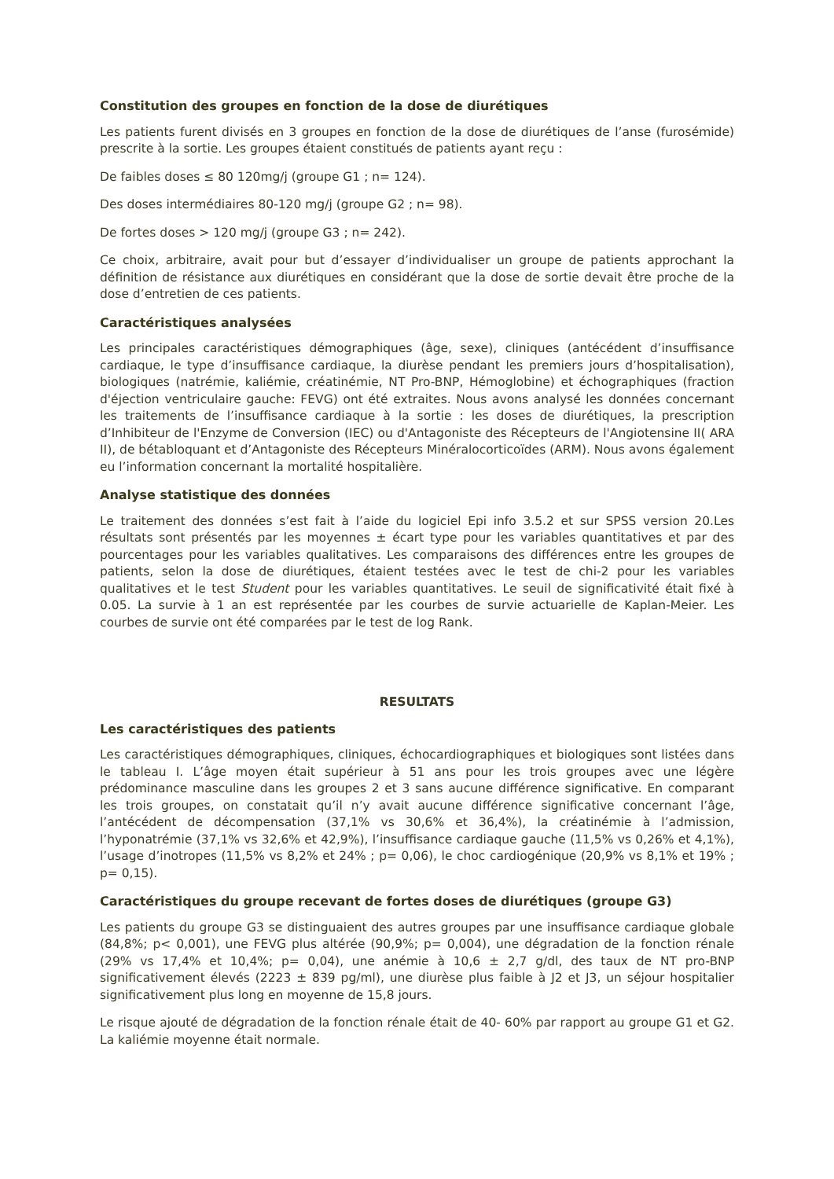Constitution des groupes en fonction de la dose de diurétiques
Les patients furent divisés en 3 groupes en fonction de la dose de diurétiques de l’anse (furosémide) prescrite à la sortie. Les groupes étaient constitués de patients ayant reçu :
De faibles doses ≤ 80 120mg/j (groupe G1 ; n= 124).
Des doses intermédiaires 80-120 mg/j (groupe G2 ; n= 98).
De fortes doses > 120 mg/j (groupe G3 ; n= 242).
Ce choix, arbitraire, avait pour but d’essayer d’individualiser un groupe de patients approchant la définition de résistance aux diurétiques en considérant que la dose de sortie devait être proche de la dose d’entretien de ces patients.
Caractéristiques analysées
Les principales caractéristiques démographiques (âge, sexe), cliniques (antécédent d’insuffisance cardiaque, le type d’insuffisance cardiaque, la diurèse pendant les premiers jours d’hospitalisation), biologiques (natrémie, kaliémie, créatinémie, NT Pro-BNP, Hémoglobine) et échographiques (fraction d'éjection ventriculaire gauche: FEVG) ont été extraites. Nous avons analysé les données concernant les traitements de l’insuffisance cardiaque à la sortie : les doses de diurétiques, la prescription d’Inhibiteur de l'Enzyme de Conversion (IEC) ou d'Antagoniste des Récepteurs de l'Angiotensine II( ARA II), de bétabloquant et d’Antagoniste des Récepteurs Minéralocorticoïdes (ARM). Nous avons également eu l’information concernant la mortalité hospitalière.
Analyse statistique des données
Le traitement des données s’est fait à l’aide du logiciel Epi info 3.5.2 et sur SPSS version 20.Les résultats sont présentés par les moyennes ± écart type pour les variables quantitatives et par des pourcentages pour les variables qualitatives. Les comparaisons des différences entre les groupes de patients, selon la dose de diurétiques, étaient testées avec le test de chi-2 pour les variables qualitatives et le test Student pour les variables quantitatives. Le seuil de significativité était fixé à 0.05. La survie à 1 an est représentée par les courbes de survie actuarielle de Kaplan-Meier. Les courbes de survie ont été comparées par le test de log Rank.
RESULTATS
Les caractéristiques des patients
Les caractéristiques démographiques, cliniques, échocardiographiques et biologiques sont listées dans le tableau I. L’âge moyen était supérieur à 51 ans pour les trois groupes avec une légère prédominance masculine dans les groupes 2 et 3 sans aucune différence significative. En comparant les trois groupes, on constatait qu’il n’y avait aucune différence significative concernant l’âge, l’antécédent de décompensation (37,1% vs 30,6% et 36,4%), la créatinémie à l’admission, l’hyponatrémie (37,1% vs 32,6% et 42,9%), l’insuffisance cardiaque gauche (11,5% vs 0,26% et 4,1%), l’usage d’inotropes (11,5% vs 8,2% et 24% ; p= 0,06), le choc cardiogénique (20,9% vs 8,1% et 19% ; p= 0,15).
Caractéristiques du groupe recevant de fortes doses de diurétiques (groupe G3)
Les patients du groupe G3 se distinguaient des autres groupes par une insuffisance cardiaque globale (84,8%; p< 0,001), une FEVG plus altérée (90,9%; p= 0,004), une dégradation de la fonction rénale (29% vs 17,4% et 10,4%; p= 0,04), une anémie à 10,6 ± 2,7 g/dl, des taux de NT pro-BNP significativement élevés (2223 ± 839 pg/ml), une diurèse plus faible à J2 et J3, un séjour hospitalier significativement plus long en moyenne de 15,8 jours.
Le risque ajouté de dégradation de la fonction rénale était de 40- 60% par rapport au groupe G1 et G2. La kaliémie moyenne était normale.